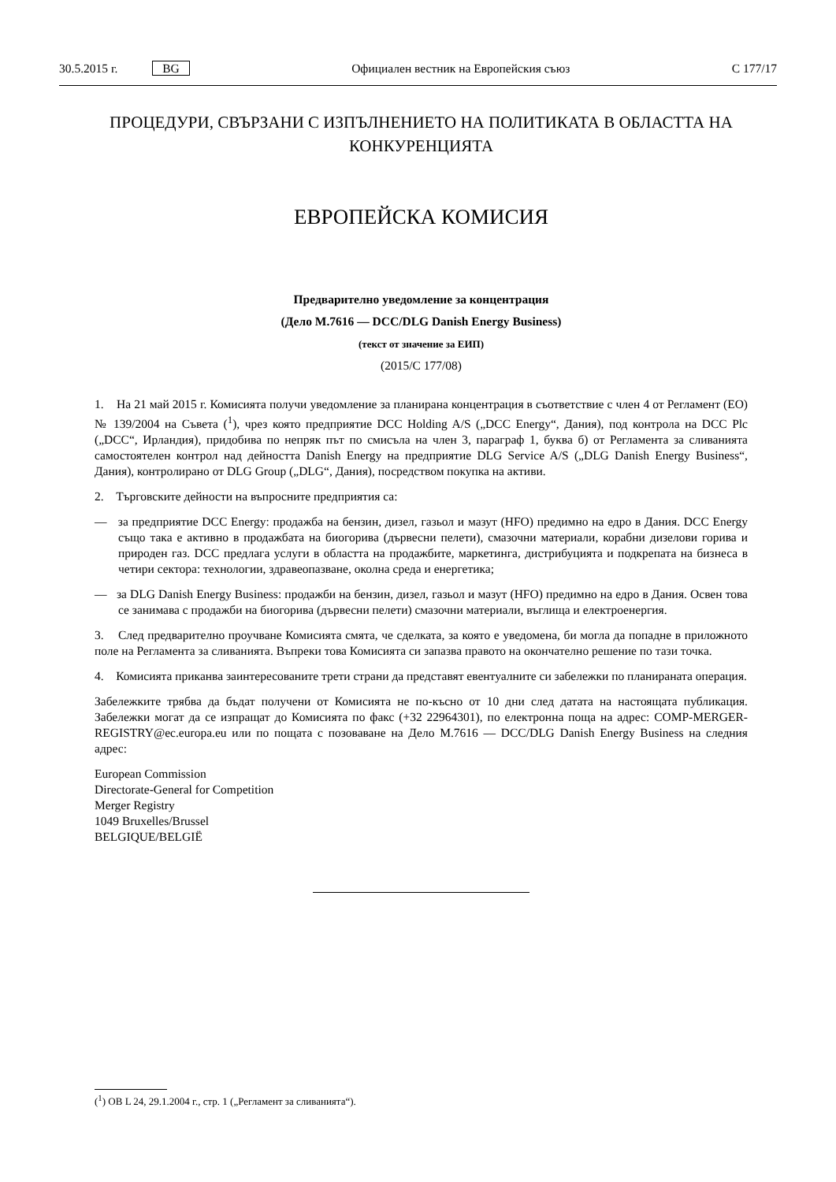30.5.2015 г. BG Официален вестник на Европейския съюз C 177/17
ПРОЦЕДУРИ, СВЪРЗАНИ С ИЗПЪЛНЕНИЕТО НА ПОЛИТИКАТА В ОБЛАСТТА НА КОНКУРЕНЦИЯТА
ЕВРОПЕЙСКА КОМИСИЯ
Предварително уведомление за концентрация
(Дело M.7616 — DCC/DLG Danish Energy Business)
(текст от значение за ЕИП)
(2015/C 177/08)
1. На 21 май 2015 г. Комисията получи уведомление за планирана концентрация в съответствие с член 4 от Регламент (ЕО) № 139/2004 на Съвета (<sup>1</sup>), чрез която предприятие DCC Holding A/S („DCC Energy“, Дания), под контрола на DCC Plc („DCC“, Ирландия), придобива по непряк път по смисъла на член 3, параграф 1, буква б) от Регламента за сливанията самостоятелен контрол над дейността Danish Energy на предприятие DLG Service A/S („DLG Danish Energy Business“, Дания), контролирано от DLG Group („DLG“, Дания), посредством покупка на активи.
2. Търговските дейности на въпросните предприятия са:
— за предприятие DCC Energy: продажба на бензин, дизел, газьол и мазут (HFO) предимно на едро в Дания. DCC Energy също така е активно в продажбата на биогорива (дървесни пелети), смазочни материали, корабни дизелови горива и природен газ. DCC предлага услуги в областта на продажбите, маркетинга, дистрибуцията и подкрепата на бизнеса в четири сектора: технологии, здравеопазване, околна среда и енергетика;
— за DLG Danish Energy Business: продажби на бензин, дизел, газьол и мазут (HFO) предимно на едро в Дания. Освен това се занимава с продажби на биогорива (дървесни пелети) смазочни материали, въглища и електроенергия.
3. След предварително проучване Комисията смята, че сделката, за която е уведомена, би могла да попадне в приложното поле на Регламента за сливанията. Въпреки това Комисията си запазва правото на окончателно решение по тази точка.
4. Комисията приканва заинтересованите трети страни да представят евентуалните си забележки по планираната операция.
Забележките трябва да бъдат получени от Комисията не по-късно от 10 дни след датата на настоящата публикация. Забележки могат да се изпращат до Комисията по факс (+32 22964301), по електронна поща на адрес: COMP-MERGER-REGISTRY@ec.europa.eu или по пощата с позоваване на Дело M.7616 — DCC/DLG Danish Energy Business на следния адрес:
European Commission
Directorate-General for Competition
Merger Registry
1049 Bruxelles/Brussel
BELGIQUE/BELGIË
(<sup>1</sup>) ОВ L 24, 29.1.2004 г., стр. 1 („Регламент за сливанията“).